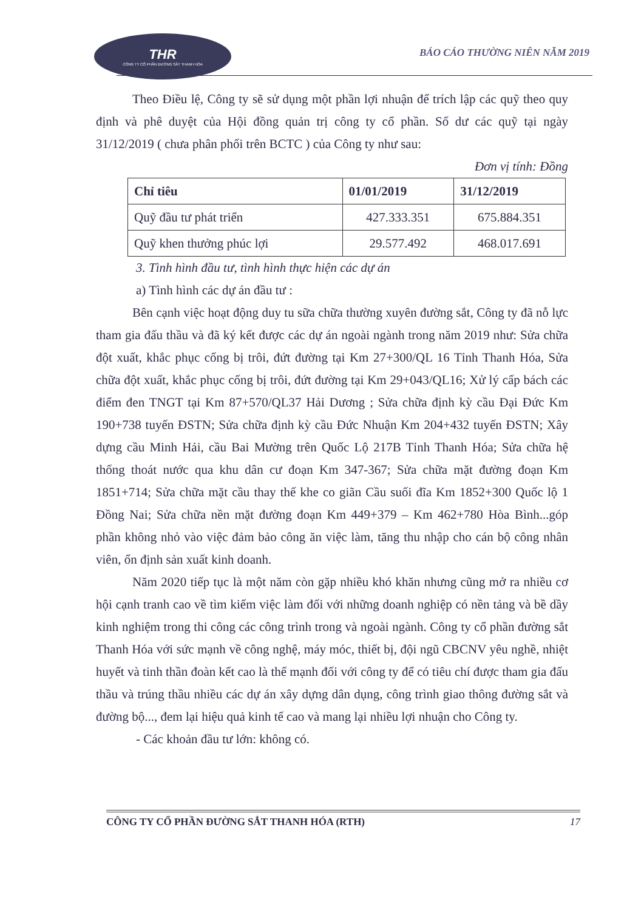THR
CÔNG TY CỔ PHẦN ĐƯỜNG SẮT THANH HÓA
BÁO CÁO THƯỜNG NIÊN NĂM 2019
Theo Điều lệ, Công ty sẽ sử dụng một phần lợi nhuận để trích lập các quỹ theo quy định và phê duyệt của Hội đồng quản trị công ty cổ phần. Số dư các quỹ tại ngày 31/12/2019 ( chưa phân phối trên BCTC ) của Công ty như sau:
Đơn vị tính: Đồng
| Chỉ tiêu | 01/01/2019 | 31/12/2019 |
| --- | --- | --- |
| Quỹ đầu tư phát triển | 427.333.351 | 675.884.351 |
| Quỹ khen thưởng phúc lợi | 29.577.492 | 468.017.691 |
3. Tình hình đầu tư, tình hình thực hiện các dự án
a) Tình hình các dự án đầu tư :
Bên cạnh việc hoạt động duy tu sữa chữa thường xuyên đường sắt, Công ty đã nỗ lực tham gia đấu thầu và đã ký kết được các dự án ngoài ngành trong năm 2019 như: Sửa chữa đột xuất, khắc phục cống bị trôi, đứt đường tại Km 27+300/QL 16 Tỉnh Thanh Hóa, Sửa chữa đột xuất, khắc phục cống bị trôi, đứt đường tại Km 29+043/QL16; Xử lý cấp bách các điểm đen TNGT tại Km 87+570/QL37 Hải Dương ; Sửa chữa định kỳ cầu Đại Đức Km 190+738 tuyến ĐSTN; Sửa chữa định kỳ cầu Đức Nhuận Km 204+432 tuyến ĐSTN; Xây dựng cầu Minh Hải, cầu Bai Mường trên Quốc Lộ 217B Tỉnh Thanh Hóa; Sửa chữa hệ thống thoát nước qua khu dân cư đoạn Km 347-367; Sửa chữa mặt đường đoạn Km 1851+714; Sửa chữa mặt cầu thay thế khe co giãn Cầu suối đĩa Km 1852+300 Quốc lộ 1 Đồng Nai; Sửa chữa nền mặt đường đoạn Km 449+379 – Km 462+780 Hòa Bình...góp phần không nhỏ vào việc đảm bảo công ăn việc làm, tăng thu nhập cho cán bộ công nhân viên, ổn định sản xuất kinh doanh.
Năm 2020 tiếp tục là một năm còn gặp nhiều khó khăn nhưng cũng mở ra nhiều cơ hội cạnh tranh cao về tìm kiếm việc làm đối với những doanh nghiệp có nền tảng và bề dầy kinh nghiệm trong thi công các công trình trong và ngoài ngành. Công ty cổ phần đường sắt Thanh Hóa với sức mạnh về công nghệ, máy móc, thiết bị, đội ngũ CBCNV yêu nghề, nhiệt huyết và tinh thần đoàn kết cao là thế mạnh đối với công ty để có tiêu chí được tham gia đấu thầu và trúng thầu nhiều các dự án xây dựng dân dụng, công trình giao thông đường sắt và đường bộ..., đem lại hiệu quả kinh tế cao và mang lại nhiều lợi nhuận cho Công ty.
- Các khoản đầu tư lớn: không có.
CÔNG TY CỔ PHẦN ĐƯỜNG SẮT THANH HÓA (RTH) 17